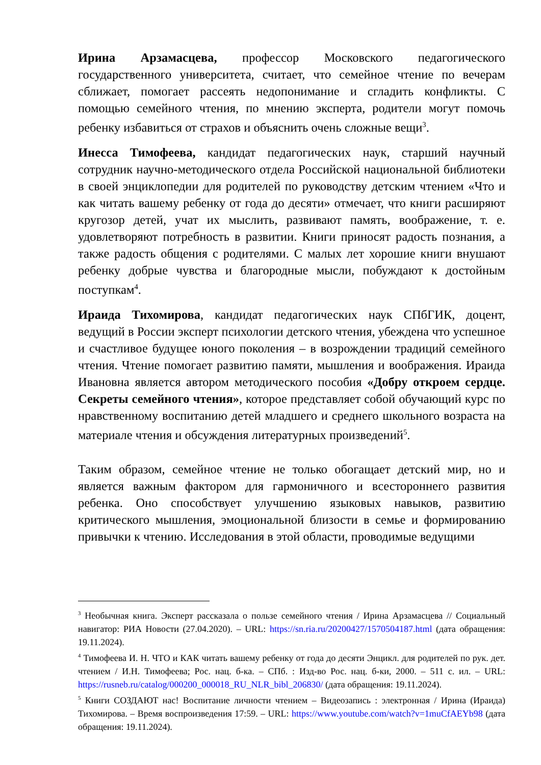Ирина Арзамасцева, профессор Московского педагогического государственного университета, считает, что семейное чтение по вечерам сближает, помогает рассеять недопонимание и сгладить конфликты. С помощью семейного чтения, по мнению эксперта, родители могут помочь ребенку избавиться от страхов и объяснить очень сложные вещи<sup>3</sup>.
Инесса Тимофеева, кандидат педагогических наук, старший научный сотрудник научно-методического отдела Российской национальной библиотеки в своей энциклопедии для родителей по руководству детским чтением «Что и как читать вашему ребенку от года до десяти» отмечает, что книги расширяют кругозор детей, учат их мыслить, развивают память, воображение, т. е. удовлетворяют потребность в развитии. Книги приносят радость познания, а также радость общения с родителями. С малых лет хорошие книги внушают ребенку добрые чувства и благородные мысли, побуждают к достойным поступкам<sup>4</sup>.
Ираида Тихомирова, кандидат педагогических наук СПбГИК, доцент, ведущий в России эксперт психологии детского чтения, убеждена что успешное и счастливое будущее юного поколения – в возрождении традиций семейного чтения. Чтение помогает развитию памяти, мышления и воображения. Ираида Ивановна является автором методического пособия «Добру откроем сердце. Секреты семейного чтения», которое представляет собой обучающий курс по нравственному воспитанию детей младшего и среднего школьного возраста на материале чтения и обсуждения литературных произведений<sup>5</sup>.
Таким образом, семейное чтение не только обогащает детский мир, но и является важным фактором для гармоничного и всестороннего развития ребенка. Оно способствует улучшению языковых навыков, развитию критического мышления, эмоциональной близости в семье и формированию привычки к чтению. Исследования в этой области, проводимые ведущими
<sup>3</sup> Необычная книга. Эксперт рассказала о пользе семейного чтения / Ирина Арзамасцева // Социальный навигатор: РИА Новости (27.04.2020). – URL: https://sn.ria.ru/20200427/1570504187.html (дата обращения: 19.11.2024).
<sup>4</sup> Тимофеева И. Н. ЧТО и КАК читать вашему ребенку от года до десяти Энцикл. для родителей по рук. дет. чтением / И.Н. Тимофеева; Рос. нац. б-ка. – СПб. : Изд-во Рос. нац. б-ки, 2000. – 511 с. ил. – URL: https://rusneb.ru/catalog/000200_000018_RU_NLR_bibl_206830/ (дата обращения: 19.11.2024).
<sup>5</sup> Книги СОЗДАЮТ нас! Воспитание личности чтением – Видеозапись : электронная / Ирина (Ираида) Тихомирова. – Время воспроизведения 17:59. – URL: https://www.youtube.com/watch?v=1muCfAEYb98 (дата обращения: 19.11.2024).